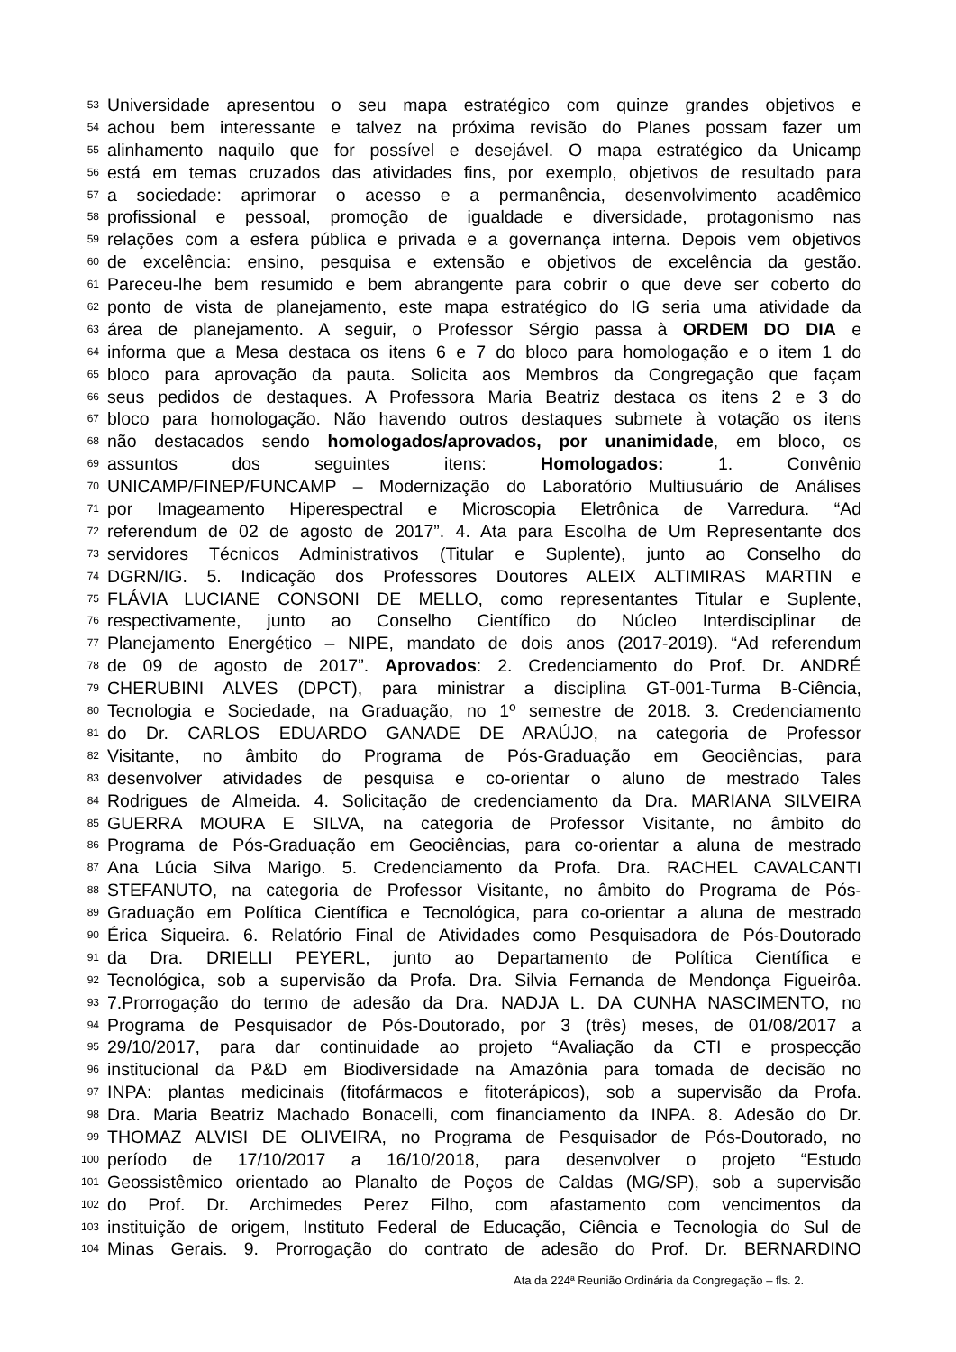53 Universidade apresentou o seu mapa estratégico com quinze grandes objetivos e
54 achou bem interessante e talvez na próxima revisão do Planes possam fazer um
55 alinhamento naquilo que for possível e desejável. O mapa estratégico da Unicamp
56 está em temas cruzados das atividades fins, por exemplo, objetivos de resultado para
57 a sociedade: aprimorar o acesso e a permanência, desenvolvimento acadêmico
58 profissional e pessoal, promoção de igualdade e diversidade, protagonismo nas
59 relações com a esfera pública e privada e a governança interna. Depois vem objetivos
60 de excelência: ensino, pesquisa e extensão e objetivos de excelência da gestão.
61 Pareceu-lhe bem resumido e bem abrangente para cobrir o que deve ser coberto do
62 ponto de vista de planejamento, este mapa estratégico do IG seria uma atividade da
63 área de planejamento. A seguir, o Professor Sérgio passa à ORDEM DO DIA e
64 informa que a Mesa destaca os itens 6 e 7 do bloco para homologação e o item 1 do
65 bloco para aprovação da pauta. Solicita aos Membros da Congregação que façam
66 seus pedidos de destaques. A Professora Maria Beatriz destaca os itens 2 e 3 do
67 bloco para homologação. Não havendo outros destaques submete à votação os itens
68 não destacados sendo homologados/aprovados, por unanimidade, em bloco, os
69 assuntos dos seguintes itens: Homologados: 1. Convênio
70 UNICAMP/FINEP/FUNCAMP – Modernização do Laboratório Multiusuário de Análises
71 por Imageamento Hiperespectral e Microscopia Eletrônica de Varredura. “Ad
72 referendum de 02 de agosto de 2017”. 4. Ata para Escolha de Um Representante dos
73 servidores Técnicos Administrativos (Titular e Suplente), junto ao Conselho do
74 DGRN/IG. 5. Indicação dos Professores Doutores ALEIX ALTIMIRAS MARTIN e
75 FLÁVIA LUCIANE CONSONI DE MELLO, como representantes Titular e Suplente,
76 respectivamente, junto ao Conselho Científico do Núcleo Interdisciplinar de
77 Planejamento Energético – NIPE, mandato de dois anos (2017-2019). “Ad referendum
78 de 09 de agosto de 2017”. Aprovados: 2. Credenciamento do Prof. Dr. ANDRÉ
79 CHERUBINI ALVES (DPCT), para ministrar a disciplina GT-001-Turma B-Ciência,
80 Tecnologia e Sociedade, na Graduação, no 1º semestre de 2018. 3. Credenciamento
81 do Dr. CARLOS EDUARDO GANADE DE ARAÚJO, na categoria de Professor
82 Visitante, no âmbito do Programa de Pós-Graduação em Geociências, para
83 desenvolver atividades de pesquisa e co-orientar o aluno de mestrado Tales
84 Rodrigues de Almeida. 4. Solicitação de credenciamento da Dra. MARIANA SILVEIRA
85 GUERRA MOURA E SILVA, na categoria de Professor Visitante, no âmbito do
86 Programa de Pós-Graduação em Geociências, para co-orientar a aluna de mestrado
87 Ana Lúcia Silva Marigo. 5. Credenciamento da Profa. Dra. RACHEL CAVALCANTI
88 STEFANUTO, na categoria de Professor Visitante, no âmbito do Programa de Pós-
89 Graduação em Política Científica e Tecnológica, para co-orientar a aluna de mestrado
90 Érica Siqueira. 6. Relatório Final de Atividades como Pesquisadora de Pós-Doutorado
91 da Dra. DRIELLI PEYERL, junto ao Departamento de Política Científica e
92 Tecnológica, sob a supervisão da Profa. Dra. Silvia Fernanda de Mendonça Figueirôa.
93 7.Prorrogação do termo de adesão da Dra. NADJA L. DA CUNHA NASCIMENTO, no
94 Programa de Pesquisador de Pós-Doutorado, por 3 (três) meses, de 01/08/2017 a
95 29/10/2017, para dar continuidade ao projeto “Avaliação da CTI e prospecção
96 institucional da P&D em Biodiversidade na Amazônia para tomada de decisão no
97 INPA: plantas medicinais (fitofármacos e fitoterápicos), sob a supervisão da Profa.
98 Dra. Maria Beatriz Machado Bonacelli, com financiamento da INPA. 8. Adesão do Dr.
99 THOMAZ ALVISI DE OLIVEIRA, no Programa de Pesquisador de Pós-Doutorado, no
100 período de 17/10/2017 a 16/10/2018, para desenvolver o projeto “Estudo
101 Geossistêmico orientado ao Planalto de Poços de Caldas (MG/SP), sob a supervisão
102 do Prof. Dr. Archimedes Perez Filho, com afastamento com vencimentos da
103 instituição de origem, Instituto Federal de Educação, Ciência e Tecnologia do Sul de
104 Minas Gerais. 9. Prorrogação do contrato de adesão do Prof. Dr. BERNARDINO
Ata da 224ª Reunião Ordinária da Congregação – fls. 2.